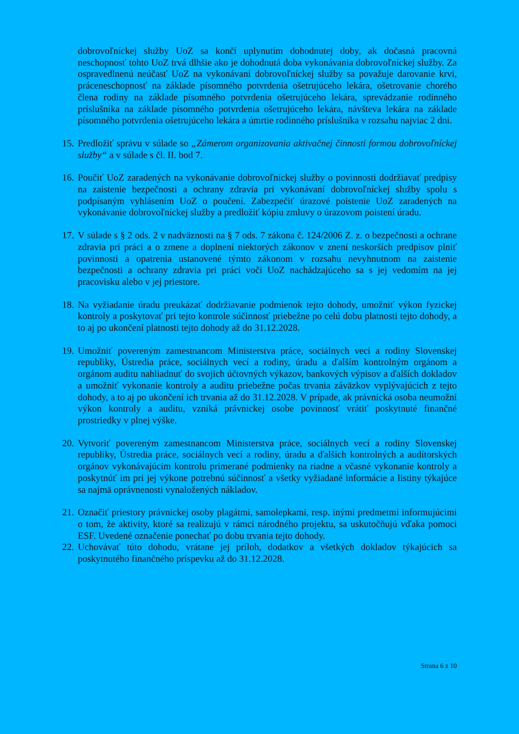dobrovoľníckej služby UoZ sa končí uplynutím dohodnutej doby, ak dočasná pracovná neschopnosť tohto UoZ trvá dlhšie ako je dohodnutá doba vykonávania dobrovoľníckej služby. Za ospravedlnenú neúčasť UoZ na vykonávaní dobrovoľníckej služby sa považuje darovanie krvi, práceneschopnosť na základe písomného potvrdenia ošetrujúceho lekára, ošetrovanie chorého člena rodiny na základe písomného potvrdenia ošetrujúceho lekára, sprevádzanie rodinného príslušníka na základe písomného potvrdenia ošetrujúceho lekára, návšteva lekára na základe písomného potvrdenia ošetrujúceho lekára a úmrtie rodinného príslušníka v rozsahu najviac 2 dni.
15. Predložiť správu v súlade so „Zámerom organizovania aktivačnej činnosti formou dobrovoľníckej služby“ a v súlade s čl. II. bod 7.
16. Poučiť UoZ zaradených na vykonávanie dobrovoľníckej služby o povinnosti dodržiavať predpisy na zaistenie bezpečnosti a ochrany zdravia pri vykonávaní dobrovoľníckej služby spolu s podpísaným vyhlásením UoZ o poučení. Zabezpečiť úrazové poistenie UoZ zaradených na vykonávanie dobrovoľníckej služby a predložiť kópiu zmluvy o úrazovom poistení úradu.
17. V súlade s § 2 ods. 2 v nadväznosti na § 7 ods. 7 zákona č. 124/2006 Z. z. o bezpečnosti a ochrane zdravia pri práci a o zmene a doplnení niektorých zákonov v znení neskorších predpisov plniť povinnosti a opatrenia ustanovené týmto zákonom v rozsahu nevyhnutnom na zaistenie bezpečnosti a ochrany zdravia pri práci voči UoZ nachádzajúceho sa s jej vedomím na jej pracovisku alebo v jej priestore.
18. Na vyžiadanie úradu preukázať dodržiavanie podmienok tejto dohody, umožniť výkon fyzickej kontroly a poskytovať pri tejto kontrole súčinnosť priebežne po celú dobu platnosti tejto dohody, a to aj po ukončení platnosti tejto dohody až do 31.12.2028.
19. Umožniť povereným zamestnancom Ministerstva práce, sociálnych vecí a rodiny Slovenskej republiky, Ústredia práce, sociálnych vecí a rodiny, úradu a ďalším kontrolným orgánom a orgánom auditu nahliadnuť do svojich účtovných výkazov, bankových výpisov a ďalších dokladov a umožniť vykonanie kontroly a auditu priebežne počas trvania záväzkov vyplývajúcich z tejto dohody, a to aj po ukončení ich trvania až do 31.12.2028. V prípade, ak právnická osoba neumožní výkon kontroly a auditu, vzniká právnickej osobe povinnosť vrátiť poskytnuté finančné prostriedky v plnej výške.
20. Vytvoriť povereným zamestnancom Ministerstva práce, sociálnych vecí a rodiny Slovenskej republiky, Ústredia práce, sociálnych vecí a rodiny, úradu a ďalších kontrolných a audítorských orgánov vykonávajúcim kontrolu primerané podmienky na riadne a včasné vykonanie kontroly a poskytnúť im pri jej výkone potrebnú súčinnosť a všetky vyžiadané informácie a listiny týkajúce sa najmä oprávnenosti vynaložených nákladov.
21. Označiť priestory právnickej osoby plagátmi, samolepkami, resp. inými predmetmi informujúcimi o tom, že aktivity, ktoré sa realizujú v rámci národného projektu, sa uskutočňujú vďaka pomoci ESF. Uvedené označenie ponechať po dobu trvania tejto dohody.
22. Uchovávať túto dohodu, vrátane jej príloh, dodatkov a všetkých dokladov týkajúcich sa poskytnutého finančného príspevku až do 31.12.2028.
Strana 6 z 10